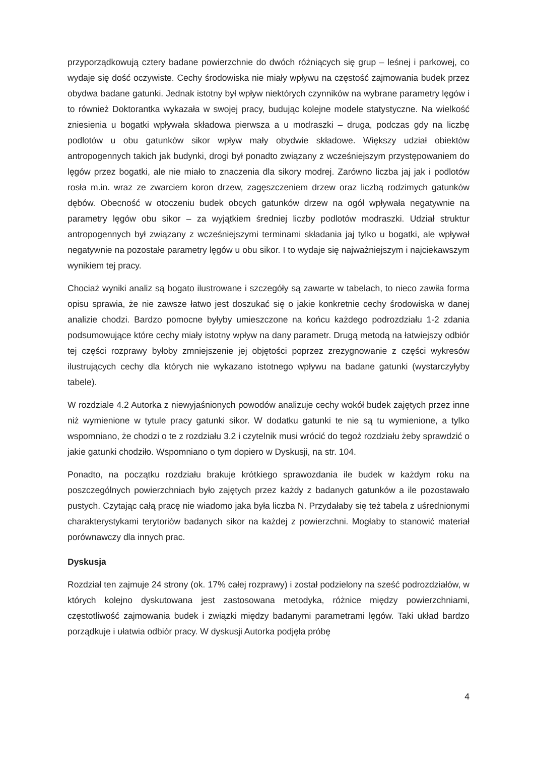przyporządkowują cztery badane powierzchnie do dwóch różniących się grup – leśnej i parkowej, co wydaje się dość oczywiste. Cechy środowiska nie miały wpływu na częstość zajmowania budek przez obydwa badane gatunki. Jednak istotny był wpływ niektórych czynników na wybrane parametry lęgów i to również Doktorantka wykazała w swojej pracy, budując kolejne modele statystyczne. Na wielkość zniesienia u bogatki wpływała składowa pierwsza a u modraszki – druga, podczas gdy na liczbę podlotów u obu gatunków sikor wpływ mały obydwie składowe. Większy udział obiektów antropogennych takich jak budynki, drogi był ponadto związany z wcześniejszym przystępowaniem do lęgów przez bogatki, ale nie miało to znaczenia dla sikory modrej. Zarówno liczba jaj jak i podlotów rosła m.in. wraz ze zwarciem koron drzew, zagęszczeniem drzew oraz liczbą rodzimych gatunków dębów. Obecność w otoczeniu budek obcych gatunków drzew na ogół wpływała negatywnie na parametry lęgów obu sikor – za wyjątkiem średniej liczby podlotów modraszki. Udział struktur antropogennych był związany z wcześniejszymi terminami składania jaj tylko u bogatki, ale wpływał negatywnie na pozostałe parametry lęgów u obu sikor. I to wydaje się najważniejszym i najciekawszym wynikiem tej pracy.
Chociaż wyniki analiz są bogato ilustrowane i szczegóły są zawarte w tabelach, to nieco zawiła forma opisu sprawia, że nie zawsze łatwo jest doszukać się o jakie konkretnie cechy środowiska w danej analizie chodzi. Bardzo pomocne byłyby umieszczone na końcu każdego podrozdziału 1-2 zdania podsumowujące które cechy miały istotny wpływ na dany parametr. Drugą metodą na łatwiejszy odbiór tej części rozprawy byłoby zmniejszenie jej objętości poprzez zrezygnowanie z części wykresów ilustrujących cechy dla których nie wykazano istotnego wpływu na badane gatunki (wystarczyłyby tabele).
W rozdziale 4.2 Autorka z niewyjaśnionych powodów analizuje cechy wokół budek zajętych przez inne niż wymienione w tytule pracy gatunki sikor. W dodatku gatunki te nie są tu wymienione, a tylko wspomniano, że chodzi o te z rozdziału 3.2 i czytelnik musi wrócić do tegoż rozdziału żeby sprawdzić o jakie gatunki chodziło. Wspomniano o tym dopiero w Dyskusji, na str. 104.
Ponadto, na początku rozdziału brakuje krótkiego sprawozdania ile budek w każdym roku na poszczególnych powierzchniach było zajętych przez każdy z badanych gatunków a ile pozostawało pustych. Czytając całą pracę nie wiadomo jaka była liczba N. Przydałaby się też tabela z uśrednionymi charakterystykami terytoriów badanych sikor na każdej z powierzchni. Mogłaby to stanowić materiał porównawczy dla innych prac.
Dyskusja
Rozdział ten zajmuje 24 strony (ok. 17% całej rozprawy) i został podzielony na sześć podrozdziałów, w których kolejno dyskutowana jest zastosowana metodyka, różnice między powierzchniami, częstotliwość zajmowania budek i związki między badanymi parametrami lęgów. Taki układ bardzo porządkuje i ułatwia odbiór pracy. W dyskusji Autorka podjęła próbę
4